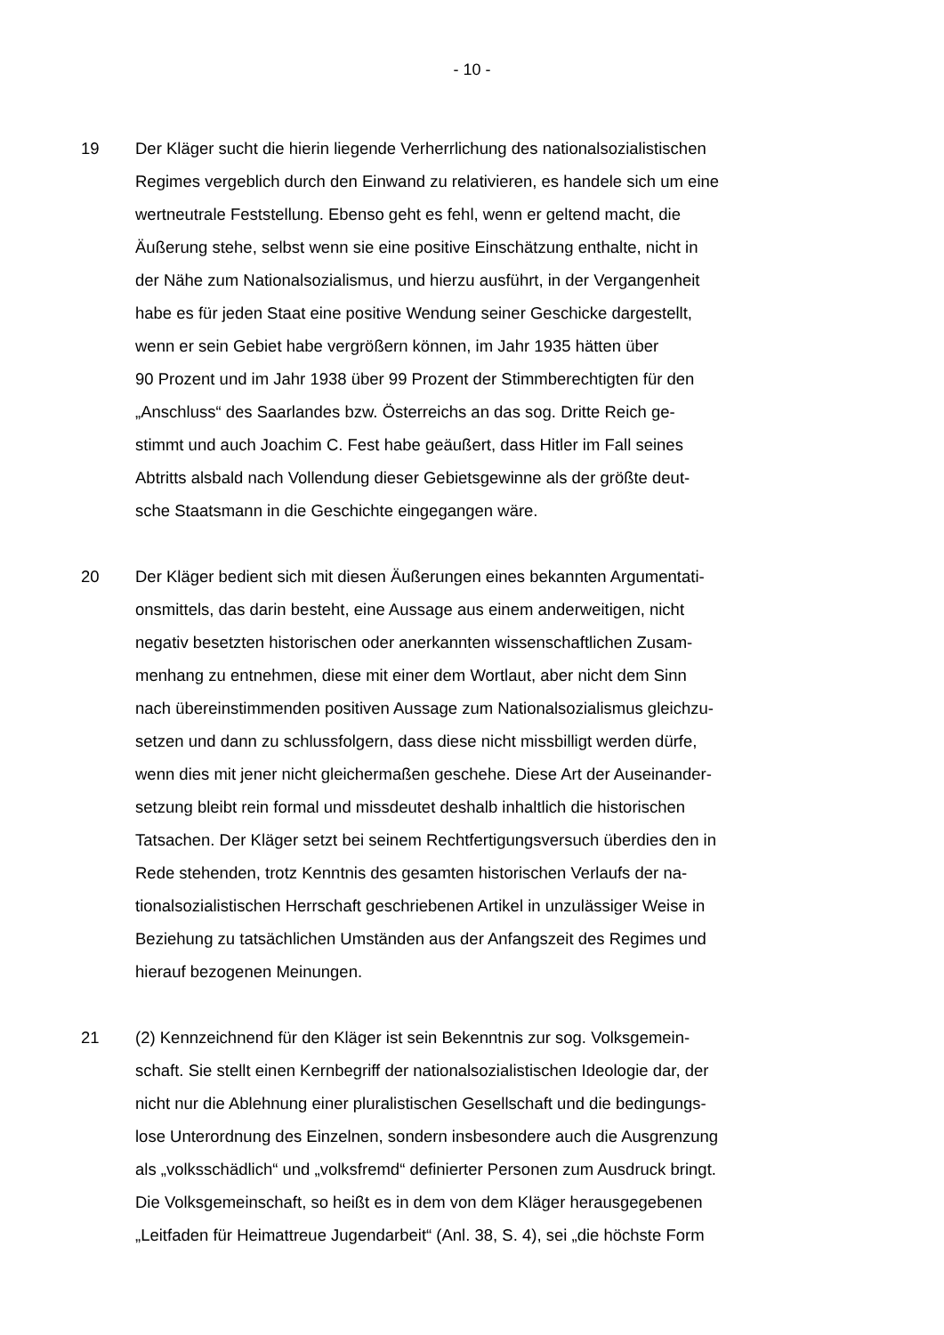- 10 -
19 Der Kläger sucht die hierin liegende Verherrlichung des nationalsozialistischen
Regimes vergeblich durch den Einwand zu relativieren, es handele sich um eine
wertneutrale Feststellung. Ebenso geht es fehl, wenn er geltend macht, die
Äußerung stehe, selbst wenn sie eine positive Einschätzung enthalte, nicht in
der Nähe zum Nationalsozialismus, und hierzu ausführt, in der Vergangenheit
habe es für jeden Staat eine positive Wendung seiner Geschicke dargestellt,
wenn er sein Gebiet habe vergrößern können, im Jahr 1935 hätten über
90 Prozent und im Jahr 1938 über 99 Prozent der Stimmberechtigten für den
„Anschluss“ des Saarlandes bzw. Österreichs an das sog. Dritte Reich ge-
stimmt und auch Joachim C. Fest habe geäußert, dass Hitler im Fall seines
Abtritts alsbald nach Vollendung dieser Gebietsgewinne als der größte deut-
sche Staatsmann in die Geschichte eingegangen wäre.
20 Der Kläger bedient sich mit diesen Äußerungen eines bekannten Argumentati-
onsmittels, das darin besteht, eine Aussage aus einem anderweitigen, nicht
negativ besetzten historischen oder anerkannten wissenschaftlichen Zusam-
menhang zu entnehmen, diese mit einer dem Wortlaut, aber nicht dem Sinn
nach übereinstimmenden positiven Aussage zum Nationalsozialismus gleichzu-
setzen und dann zu schlussfolgern, dass diese nicht missbilligt werden dürfe,
wenn dies mit jener nicht gleichermaßen geschehe. Diese Art der Auseinander-
setzung bleibt rein formal und missdeutet deshalb inhaltlich die historischen
Tatsachen. Der Kläger setzt bei seinem Rechtfertigungsversuch überdies den in
Rede stehenden, trotz Kenntnis des gesamten historischen Verlaufs der na-
tionalsozialistischen Herrschaft geschriebenen Artikel in unzulässiger Weise in
Beziehung zu tatsächlichen Umständen aus der Anfangszeit des Regimes und
hierauf bezogenen Meinungen.
21 (2) Kennzeichnend für den Kläger ist sein Bekenntnis zur sog. Volksgemein-
schaft. Sie stellt einen Kernbegriff der nationalsozialistischen Ideologie dar, der
nicht nur die Ablehnung einer pluralistischen Gesellschaft und die bedingungs-
lose Unterordnung des Einzelnen, sondern insbesondere auch die Ausgrenzung
als „volksschädlich“ und „volksfremd“ definierter Personen zum Ausdruck bringt.
Die Volksgemeinschaft, so heißt es in dem von dem Kläger herausgegebenen
„Leitfaden für Heimattreue Jugendarbeit“ (Anl. 38, S. 4), sei „die höchste Form